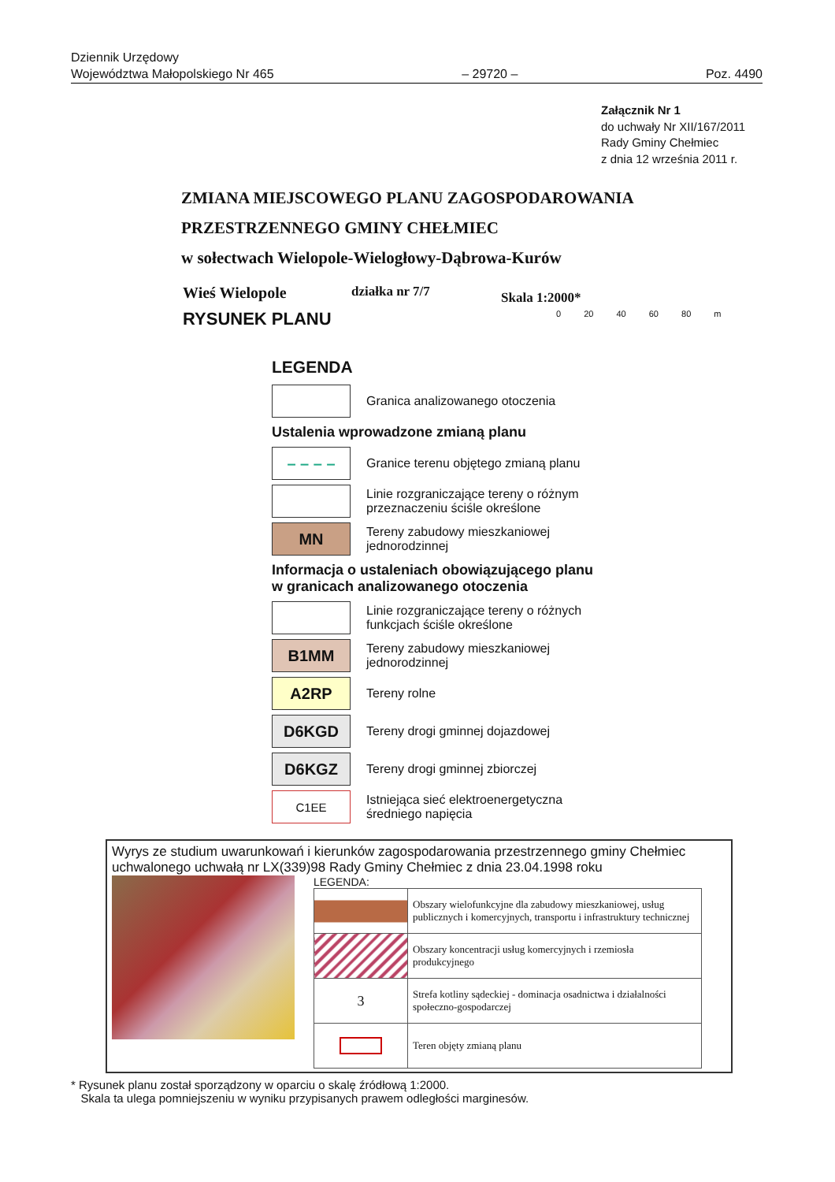Dziennik Urzędowy
Województwa Małopolskiego Nr 465
– 29720 –
Poz. 4490
Załącznik Nr 1
do uchwały Nr XII/167/2011
Rady Gminy Chełmiec
z dnia 12 września 2011 r.
ZMIANA MIEJSCOWEGO PLANU ZAGOSPODAROWANIA
PRZESTRZENNEGO GMINY CHEŁMIEC
w sołectwach Wielopole-Wielogłowy-Dąbrowa-Kurów
Wieś Wielopole działka nr 7/7 Skala 1:2000*
RYSUNEK PLANU 0 20 40 60 80 m
LEGENDA
Granica analizowanego otoczenia
Ustalenia wprowadzone zmianą planu
– – – –
Granice terenu objętego zmianą planu
Linie rozgraniczające tereny o różnym
przeznaczeniu ściśle określone
MN
Tereny zabudowy mieszkaniowej
jednorodzinnej
Informacja o ustaleniach obowiązującego planu
w granicach analizowanego otoczenia
Linie rozgraniczające tereny o różnych
funkcjach ściśle określone
B1MM
Tereny zabudowy mieszkaniowej
jednorodzinnej
A2RP
Tereny rolne
D6KGD
Tereny drogi gminnej dojazdowej
D6KGZ
Tereny drogi gminnej zbiorczej
C1EE
Istniejąca sieć elektroenergetyczna
średniego napięcia
Wyrys ze studium uwarunkowań i kierunków zagospodarowania przestrzennego gminy Chełmiec uchwalonego uchwałą nr LX(339)98 Rady Gminy Chełmiec z dnia 23.04.1998 roku
LEGENDA:
| | Obszary wielofunkcyjne dla zabudowy mieszkaniowej, usług publicznych i komercyjnych, transportu i infrastruktury technicznej |
| | Obszary koncentracji usług komercyjnych i rzemiosła produkcyjnego |
| 3 | Strefa kotliny sądeckiej - dominacja osadnictwa i działalności społeczno-gospodarczej |
| | Teren objęty zmianą planu |
* Rysunek planu został sporządzony w oparciu o skalę źródłową 1:2000.
Skala ta ulega pomniejszeniu w wyniku przypisanych prawem odległości marginesów.